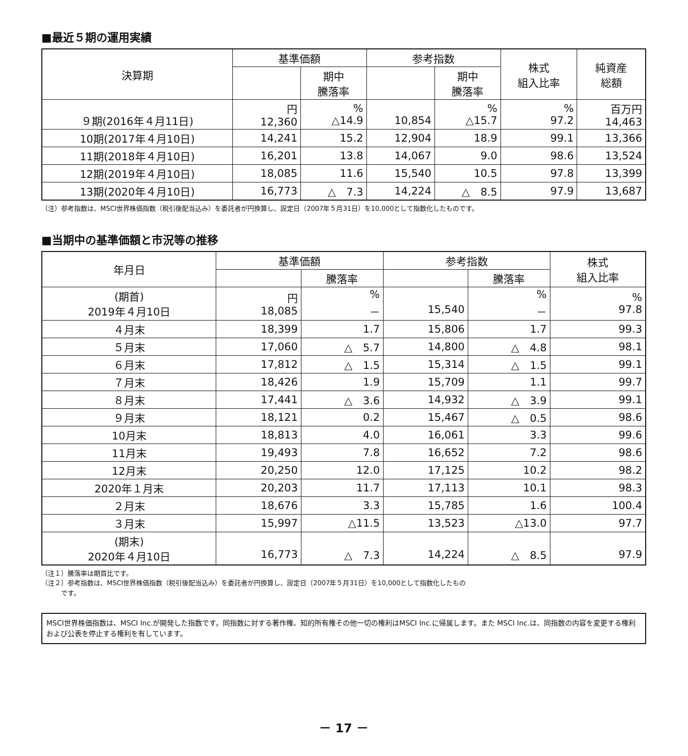■最近５期の運用実績
| 決算期 | 基準価額 | | 参考指数 | | 株式 組入比率 | 純資産 総額 |
| --- | --- | --- | --- | --- | --- | --- |
| | | 期中 騰落率 | | 期中 騰落率 | | |
| ９期(2016年４月11日) | 円 12,360 | % △14.9 | 10,854 | % △15.7 | % 97.2 | 百万円 14,463 |
| 10期(2017年４月10日) | 14,241 | 15.2 | 12,904 | 18.9 | 99.1 | 13,366 |
| 11期(2018年４月10日) | 16,201 | 13.8 | 14,067 | 9.0 | 98.6 | 13,524 |
| 12期(2019年４月10日) | 18,085 | 11.6 | 15,540 | 10.5 | 97.8 | 13,399 |
| 13期(2020年４月10日) | 16,773 | △ 7.3 | 14,224 | △ 8.5 | 97.9 | 13,687 |
（注）参考指数は、MSCI世界株価指数（税引後配当込み）を委託者が円換算し、設定日（2007年５月31日）を10,000として指数化したものです。
■当期中の基準価額と市況等の推移
| 年月日 | 基準価額 | | 参考指数 | | 株式 組入比率 |
| --- | --- | --- | --- | --- | --- |
| | | 騰落率 | | 騰落率 | |
| (期首) 2019年４月10日 | 円 18,085 | % － | 15,540 | % － | % 97.8 |
| ４月末 | 18,399 | 1.7 | 15,806 | 1.7 | 99.3 |
| ５月末 | 17,060 | △ 5.7 | 14,800 | △ 4.8 | 98.1 |
| ６月末 | 17,812 | △ 1.5 | 15,314 | △ 1.5 | 99.1 |
| ７月末 | 18,426 | 1.9 | 15,709 | 1.1 | 99.7 |
| ８月末 | 17,441 | △ 3.6 | 14,932 | △ 3.9 | 99.1 |
| ９月末 | 18,121 | 0.2 | 15,467 | △ 0.5 | 98.6 |
| 10月末 | 18,813 | 4.0 | 16,061 | 3.3 | 99.6 |
| 11月末 | 19,493 | 7.8 | 16,652 | 7.2 | 98.6 |
| 12月末 | 20,250 | 12.0 | 17,125 | 10.2 | 98.2 |
| 2020年１月末 | 20,203 | 11.7 | 17,113 | 10.1 | 98.3 |
| ２月末 | 18,676 | 3.3 | 15,785 | 1.6 | 100.4 |
| ３月末 | 15,997 | △11.5 | 13,523 | △13.0 | 97.7 |
| (期末) 2020年４月10日 | 16,773 | △ 7.3 | 14,224 | △ 8.5 | 97.9 |
（注１）騰落率は期首比です。
（注２）参考指数は、MSCI世界株価指数（税引後配当込み）を委託者が円換算し、設定日（2007年５月31日）を10,000として指数化したもの
　　　です。
MSCI世界株価指数は、MSCI Inc.が開発した指数です。同指数に対する著作権、知的所有権その他一切の権利はMSCI Inc.に帰属します。また MSCI Inc.は、同指数の内容を変更する権利および公表を停止する権利を有しています。
－ 17 －